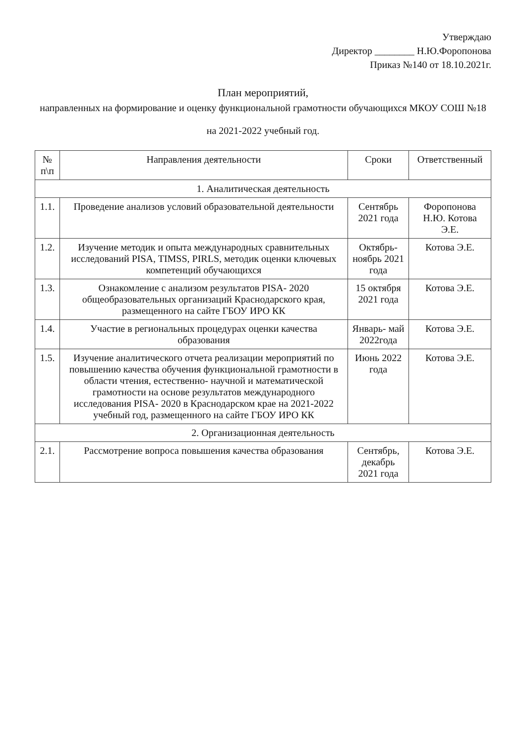Утверждаю
Директор ________ Н.Ю.Форопонова
Приказ №140 от 18.10.2021г.
План мероприятий,
направленных на формирование и оценку функциональной грамотности обучающихся МКОУ СОШ №18
на 2021-2022 учебный год.
| № п\п | Направления деятельности | Сроки | Ответственный |
| --- | --- | --- | --- |
| 1. Аналитическая деятельность | | | |
| 1.1. | Проведение анализов условий образовательной деятельности | Сентябрь 2021 года | Форопонова Н.Ю. Котова Э.Е. |
| 1.2. | Изучение методик и опыта международных сравнительных исследований PISA, TIMSS, PIRLS, методик оценки ключевых компетенций обучающихся | Октябрь- ноябрь 2021 года | Котова Э.Е. |
| 1.3. | Ознакомление с анализом результатов PISA- 2020 общеобразовательных организаций Краснодарского края, размещенного на сайте ГБОУ ИРО КК | 15 октября 2021 года | Котова Э.Е. |
| 1.4. | Участие в региональных процедурах оценки качества образования | Январь- май 2022года | Котова Э.Е. |
| 1.5. | Изучение аналитического отчета реализации мероприятий по повышению качества обучения функциональной грамотности в области чтения, естественно- научной и математической грамотности на основе результатов международного исследования PISA- 2020 в Краснодарском крае на 2021-2022 учебный год, размещенного на сайте ГБОУ ИРО КК | Июнь 2022 года | Котова Э.Е. |
| 2. Организационная деятельность | | | |
| 2.1. | Рассмотрение вопроса повышения качества образования | Сентябрь, декабрь 2021 года | Котова Э.Е. |